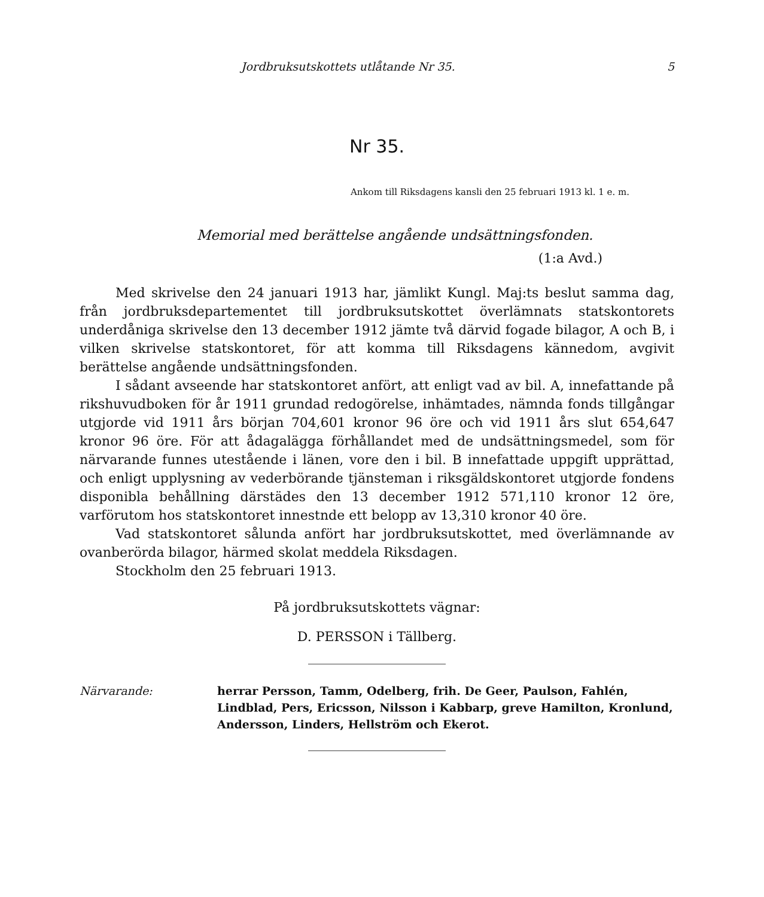Jordbruksutskottets utlåtande Nr 35. 5
Nr 35.
Ankom till Riksdagens kansli den 25 februari 1913 kl. 1 e. m.
Memorial med berättelse angående undsättningsfonden.
(1:a Avd.)
Med skrivelse den 24 januari 1913 har, jämlikt Kungl. Maj:ts beslut samma dag, från jordbruksdepartementet till jordbruksutskottet överlämnats statskontorets underdåniga skrivelse den 13 december 1912 jämte två därvid fogade bilagor, A och B, i vilken skrivelse statskontoret, för att komma till Riksdagens kännedom, avgivit berättelse angående undsättningsfonden.
I sådant avseende har statskontoret anfört, att enligt vad av bil. A, innefattande på rikshuvudboken för år 1911 grundad redogörelse, inhämtades, nämnda fonds tillgångar utgjorde vid 1911 års början 704,601 kronor 96 öre och vid 1911 års slut 654,647 kronor 96 öre. För att ådagalägga förhållandet med de undsättningsmedel, som för närvarande funnes utestående i länen, vore den i bil. B innefattade uppgift upprättad, och enligt upplysning av vederbörande tjänsteman i riksgäldskontoret utgjorde fondens disponibla behållning därstädes den 13 december 1912 571,110 kronor 12 öre, varförutom hos statskontoret innestnde ett belopp av 13,310 kronor 40 öre.
Vad statskontoret sålunda anfört har jordbruksutskottet, med överlämnande av ovanberörda bilagor, härmed skolat meddela Riksdagen.
Stockholm den 25 februari 1913.
På jordbruksutskottets vägnar:
D. PERSSON i Tällberg.
Närvarande: herrar Persson, Tamm, Odelberg, frih. De Geer, Paulson, Fahlén, Lindblad, Pers, Ericsson, Nilsson i Kabbarp, greve Hamilton, Kronlund, Andersson, Linders, Hellström och Ekerot.